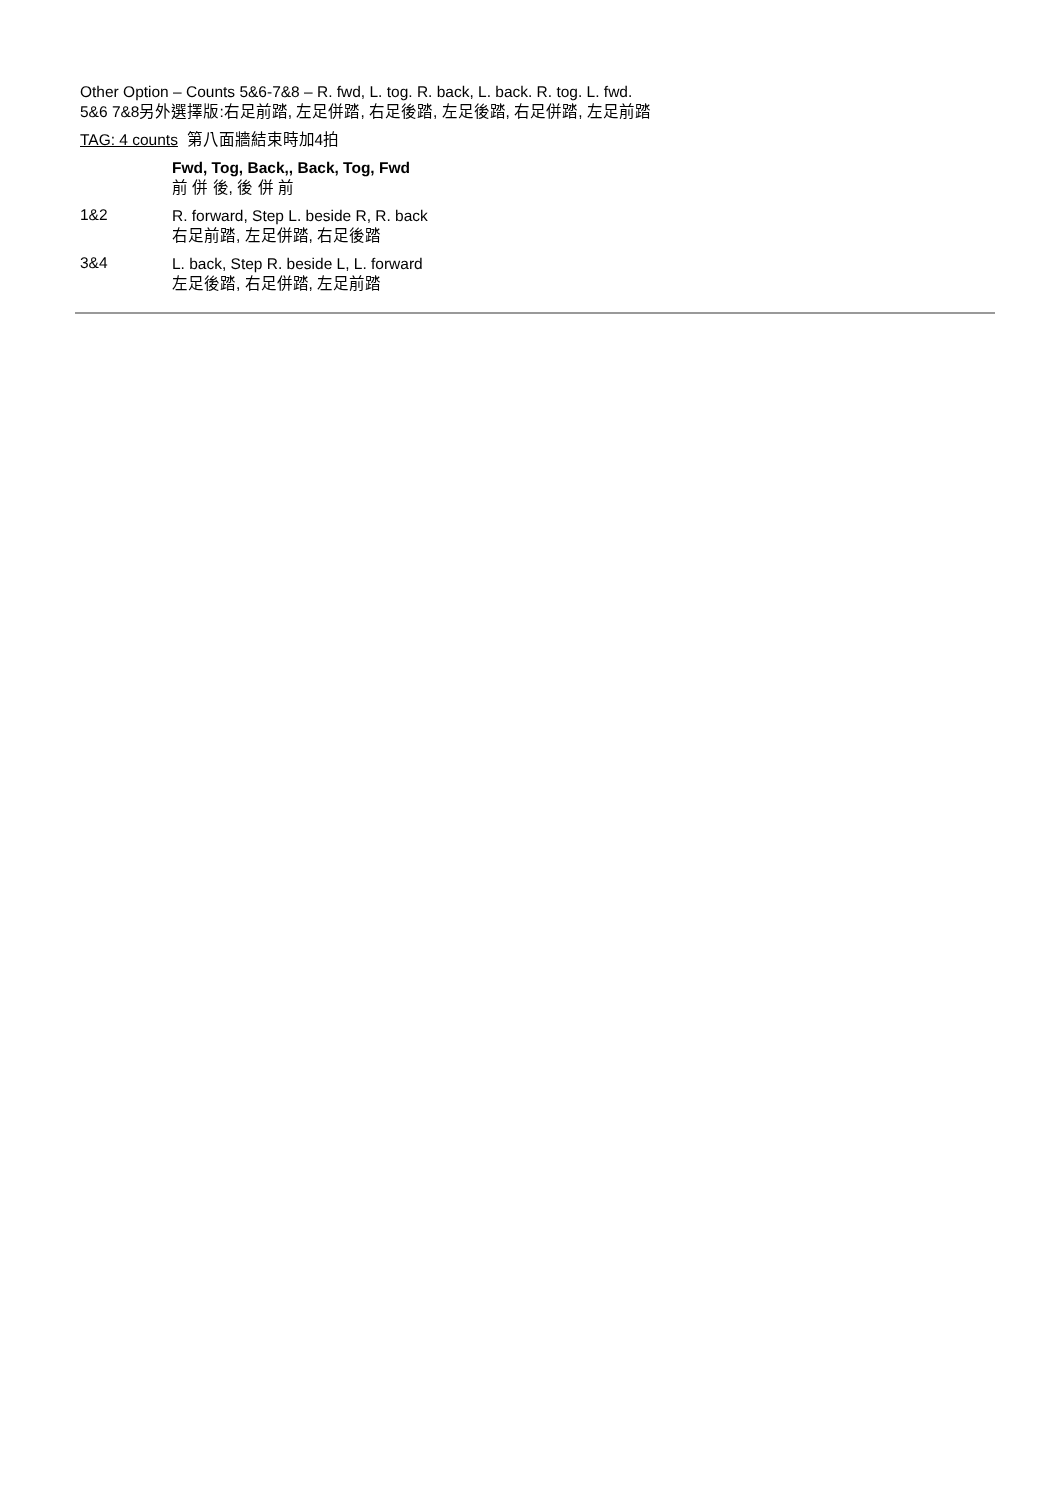Other Option – Counts 5&6-7&8 – R. fwd, L. tog. R. back, L. back. R. tog. L. fwd.
5&6 7&8另外選擇版:右足前踏, 左足併踏, 右足後踏, 左足後踏, 右足併踏, 左足前踏
TAG: 4 counts 第八面牆結束時加4拍
Fwd, Tog, Back,, Back, Tog, Fwd
前 併 後, 後 併 前
1&2
R. forward, Step L. beside R, R. back
右足前踏, 左足併踏, 右足後踏
3&4
L. back, Step R. beside L, L. forward
左足後踏, 右足併踏, 左足前踏